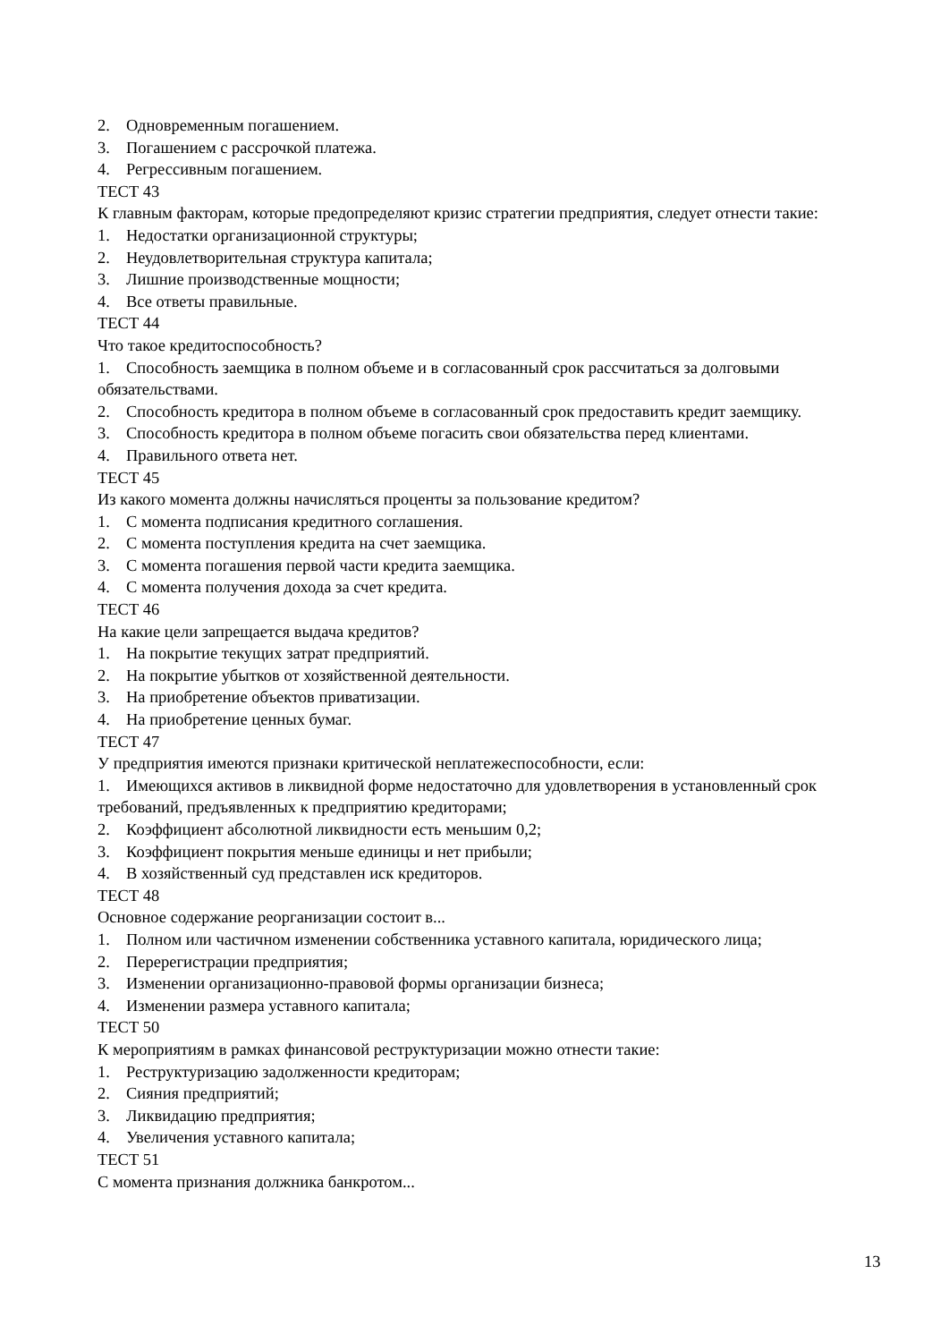2. Одновременным погашением.
3. Погашением с рассрочкой платежа.
4. Регрессивным погашением.
ТЕСТ 43
К главным факторам, которые предопределяют кризис стратегии предприятия, следует отнести такие:
1. Недостатки организационной структуры;
2. Неудовлетворительная структура капитала;
3. Лишние производственные мощности;
4. Все ответы правильные.
ТЕСТ 44
Что такое кредитоспособность?
1. Способность заемщика в полном объеме и в согласованный срок рассчитаться за долговыми обязательствами.
2. Способность кредитора в полном объеме в согласованный срок предоставить кредит заемщику.
3. Способность кредитора в полном объеме погасить свои обязательства перед клиентами.
4. Правильного ответа нет.
ТЕСТ 45
Из какого момента должны начисляться проценты за пользование кредитом?
1. С момента подписания кредитного соглашения.
2. С момента поступления кредита на счет заемщика.
3. С момента погашения первой части кредита заемщика.
4. С момента получения дохода за счет кредита.
ТЕСТ 46
На какие цели запрещается выдача кредитов?
1. На покрытие текущих затрат предприятий.
2. На покрытие убытков от хозяйственной деятельности.
3. На приобретение объектов приватизации.
4. На приобретение ценных бумаг.
ТЕСТ 47
У предприятия имеются признаки критической неплатежеспособности, если:
1. Имеющихся активов в ликвидной форме недостаточно для удовлетворения в установленный срок требований, предъявленных к предприятию кредиторами;
2. Коэффициент абсолютной ликвидности есть меньшим 0,2;
3. Коэффициент покрытия меньше единицы и нет прибыли;
4. В хозяйственный суд представлен иск кредиторов.
ТЕСТ 48
Основное содержание реорганизации состоит в...
1. Полном или частичном изменении собственника уставного капитала, юридического лица;
2. Перерегистрации предприятия;
3. Изменении организационно-правовой формы организации бизнеса;
4. Изменении размера уставного капитала;
ТЕСТ 50
К мероприятиям в рамках финансовой реструктуризации можно отнести такие:
1. Реструктуризацию задолженности кредиторам;
2. Сияния предприятий;
3. Ликвидацию предприятия;
4. Увеличения уставного капитала;
ТЕСТ 51
С момента признания должника банкротом...
13